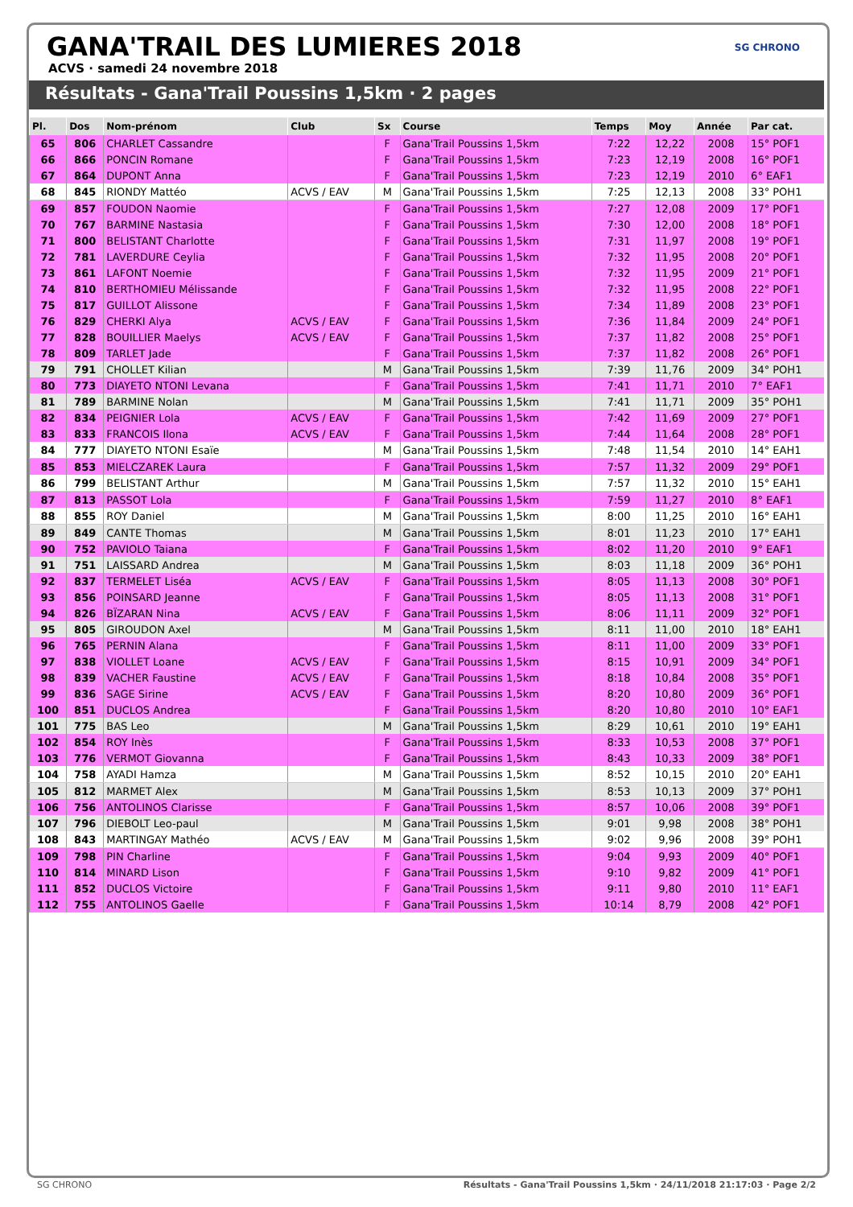GANA'TRAIL DES LUMIERES 2018
ACVS · samedi 24 novembre 2018
SG CHRONO
Résultats - Gana'Trail Poussins 1,5km · 2 pages
| Pl. | Dos | Nom-prénom | Club | Sx | Course | Temps | Moy | Année | Par cat. |
| --- | --- | --- | --- | --- | --- | --- | --- | --- | --- |
| 65 | 806 | CHARLET Cassandre | | F | Gana'Trail Poussins 1,5km | 7:22 | 12,22 | 2008 | 15° POF1 |
| 66 | 866 | PONCIN Romane | | F | Gana'Trail Poussins 1,5km | 7:23 | 12,19 | 2008 | 16° POF1 |
| 67 | 864 | DUPONT Anna | | F | Gana'Trail Poussins 1,5km | 7:23 | 12,19 | 2010 | 6° EAF1 |
| 68 | 845 | RIONDY Mattéo | ACVS / EAV | M | Gana'Trail Poussins 1,5km | 7:25 | 12,13 | 2008 | 33° POH1 |
| 69 | 857 | FOUDON Naomie | | F | Gana'Trail Poussins 1,5km | 7:27 | 12,08 | 2009 | 17° POF1 |
| 70 | 767 | BARMINE Nastasia | | F | Gana'Trail Poussins 1,5km | 7:30 | 12,00 | 2008 | 18° POF1 |
| 71 | 800 | BELISTANT Charlotte | | F | Gana'Trail Poussins 1,5km | 7:31 | 11,97 | 2008 | 19° POF1 |
| 72 | 781 | LAVERDURE Ceylia | | F | Gana'Trail Poussins 1,5km | 7:32 | 11,95 | 2008 | 20° POF1 |
| 73 | 861 | LAFONT Noemie | | F | Gana'Trail Poussins 1,5km | 7:32 | 11,95 | 2009 | 21° POF1 |
| 74 | 810 | BERTHOMIEU Mélissande | | F | Gana'Trail Poussins 1,5km | 7:32 | 11,95 | 2008 | 22° POF1 |
| 75 | 817 | GUILLOT Alissone | | F | Gana'Trail Poussins 1,5km | 7:34 | 11,89 | 2008 | 23° POF1 |
| 76 | 829 | CHERKI Alya | ACVS / EAV | F | Gana'Trail Poussins 1,5km | 7:36 | 11,84 | 2009 | 24° POF1 |
| 77 | 828 | BOUILLIER Maelys | ACVS / EAV | F | Gana'Trail Poussins 1,5km | 7:37 | 11,82 | 2008 | 25° POF1 |
| 78 | 809 | TARLET Jade | | F | Gana'Trail Poussins 1,5km | 7:37 | 11,82 | 2008 | 26° POF1 |
| 79 | 791 | CHOLLET Kilian | | M | Gana'Trail Poussins 1,5km | 7:39 | 11,76 | 2009 | 34° POH1 |
| 80 | 773 | DIAYETO NTONI Levana | | F | Gana'Trail Poussins 1,5km | 7:41 | 11,71 | 2010 | 7° EAF1 |
| 81 | 789 | BARMINE Nolan | | M | Gana'Trail Poussins 1,5km | 7:41 | 11,71 | 2009 | 35° POH1 |
| 82 | 834 | PEIGNIER Lola | ACVS / EAV | F | Gana'Trail Poussins 1,5km | 7:42 | 11,69 | 2009 | 27° POF1 |
| 83 | 833 | FRANCOIS Ilona | ACVS / EAV | F | Gana'Trail Poussins 1,5km | 7:44 | 11,64 | 2008 | 28° POF1 |
| 84 | 777 | DIAYETO NTONI Esaïe | | M | Gana'Trail Poussins 1,5km | 7:48 | 11,54 | 2010 | 14° EAH1 |
| 85 | 853 | MIELCZAREK Laura | | F | Gana'Trail Poussins 1,5km | 7:57 | 11,32 | 2009 | 29° POF1 |
| 86 | 799 | BELISTANT Arthur | | M | Gana'Trail Poussins 1,5km | 7:57 | 11,32 | 2010 | 15° EAH1 |
| 87 | 813 | PASSOT Lola | | F | Gana'Trail Poussins 1,5km | 7:59 | 11,27 | 2010 | 8° EAF1 |
| 88 | 855 | ROY Daniel | | M | Gana'Trail Poussins 1,5km | 8:00 | 11,25 | 2010 | 16° EAH1 |
| 89 | 849 | CANTE Thomas | | M | Gana'Trail Poussins 1,5km | 8:01 | 11,23 | 2010 | 17° EAH1 |
| 90 | 752 | PAVIOLO Taiana | | F | Gana'Trail Poussins 1,5km | 8:02 | 11,20 | 2010 | 9° EAF1 |
| 91 | 751 | LAISSARD Andrea | | M | Gana'Trail Poussins 1,5km | 8:03 | 11,18 | 2009 | 36° POH1 |
| 92 | 837 | TERMELET Liséa | ACVS / EAV | F | Gana'Trail Poussins 1,5km | 8:05 | 11,13 | 2008 | 30° POF1 |
| 93 | 856 | POINSARD Jeanne | | F | Gana'Trail Poussins 1,5km | 8:05 | 11,13 | 2008 | 31° POF1 |
| 94 | 826 | BÏZARAN Nina | ACVS / EAV | F | Gana'Trail Poussins 1,5km | 8:06 | 11,11 | 2009 | 32° POF1 |
| 95 | 805 | GIROUDON Axel | | M | Gana'Trail Poussins 1,5km | 8:11 | 11,00 | 2010 | 18° EAH1 |
| 96 | 765 | PERNIN Alana | | F | Gana'Trail Poussins 1,5km | 8:11 | 11,00 | 2009 | 33° POF1 |
| 97 | 838 | VIOLLET Loane | ACVS / EAV | F | Gana'Trail Poussins 1,5km | 8:15 | 10,91 | 2009 | 34° POF1 |
| 98 | 839 | VACHER Faustine | ACVS / EAV | F | Gana'Trail Poussins 1,5km | 8:18 | 10,84 | 2008 | 35° POF1 |
| 99 | 836 | SAGE Sirine | ACVS / EAV | F | Gana'Trail Poussins 1,5km | 8:20 | 10,80 | 2009 | 36° POF1 |
| 100 | 851 | DUCLOS Andrea | | F | Gana'Trail Poussins 1,5km | 8:20 | 10,80 | 2010 | 10° EAF1 |
| 101 | 775 | BAS Leo | | M | Gana'Trail Poussins 1,5km | 8:29 | 10,61 | 2010 | 19° EAH1 |
| 102 | 854 | ROY Inès | | F | Gana'Trail Poussins 1,5km | 8:33 | 10,53 | 2008 | 37° POF1 |
| 103 | 776 | VERMOT Giovanna | | F | Gana'Trail Poussins 1,5km | 8:43 | 10,33 | 2009 | 38° POF1 |
| 104 | 758 | AYADI Hamza | | M | Gana'Trail Poussins 1,5km | 8:52 | 10,15 | 2010 | 20° EAH1 |
| 105 | 812 | MARMET Alex | | M | Gana'Trail Poussins 1,5km | 8:53 | 10,13 | 2009 | 37° POH1 |
| 106 | 756 | ANTOLINOS Clarisse | | F | Gana'Trail Poussins 1,5km | 8:57 | 10,06 | 2008 | 39° POF1 |
| 107 | 796 | DIEBOLT Leo-paul | | M | Gana'Trail Poussins 1,5km | 9:01 | 9,98 | 2008 | 38° POH1 |
| 108 | 843 | MARTINGAY Mathéo | ACVS / EAV | M | Gana'Trail Poussins 1,5km | 9:02 | 9,96 | 2008 | 39° POH1 |
| 109 | 798 | PIN Charline | | F | Gana'Trail Poussins 1,5km | 9:04 | 9,93 | 2009 | 40° POF1 |
| 110 | 814 | MINARD Lison | | F | Gana'Trail Poussins 1,5km | 9:10 | 9,82 | 2009 | 41° POF1 |
| 111 | 852 | DUCLOS Victoire | | F | Gana'Trail Poussins 1,5km | 9:11 | 9,80 | 2010 | 11° EAF1 |
| 112 | 755 | ANTOLINOS Gaelle | | F | Gana'Trail Poussins 1,5km | 10:14 | 8,79 | 2008 | 42° POF1 |
SG CHRONO Résultats - Gana'Trail Poussins 1,5km · 24/11/2018 21:17:03 · Page 2/2